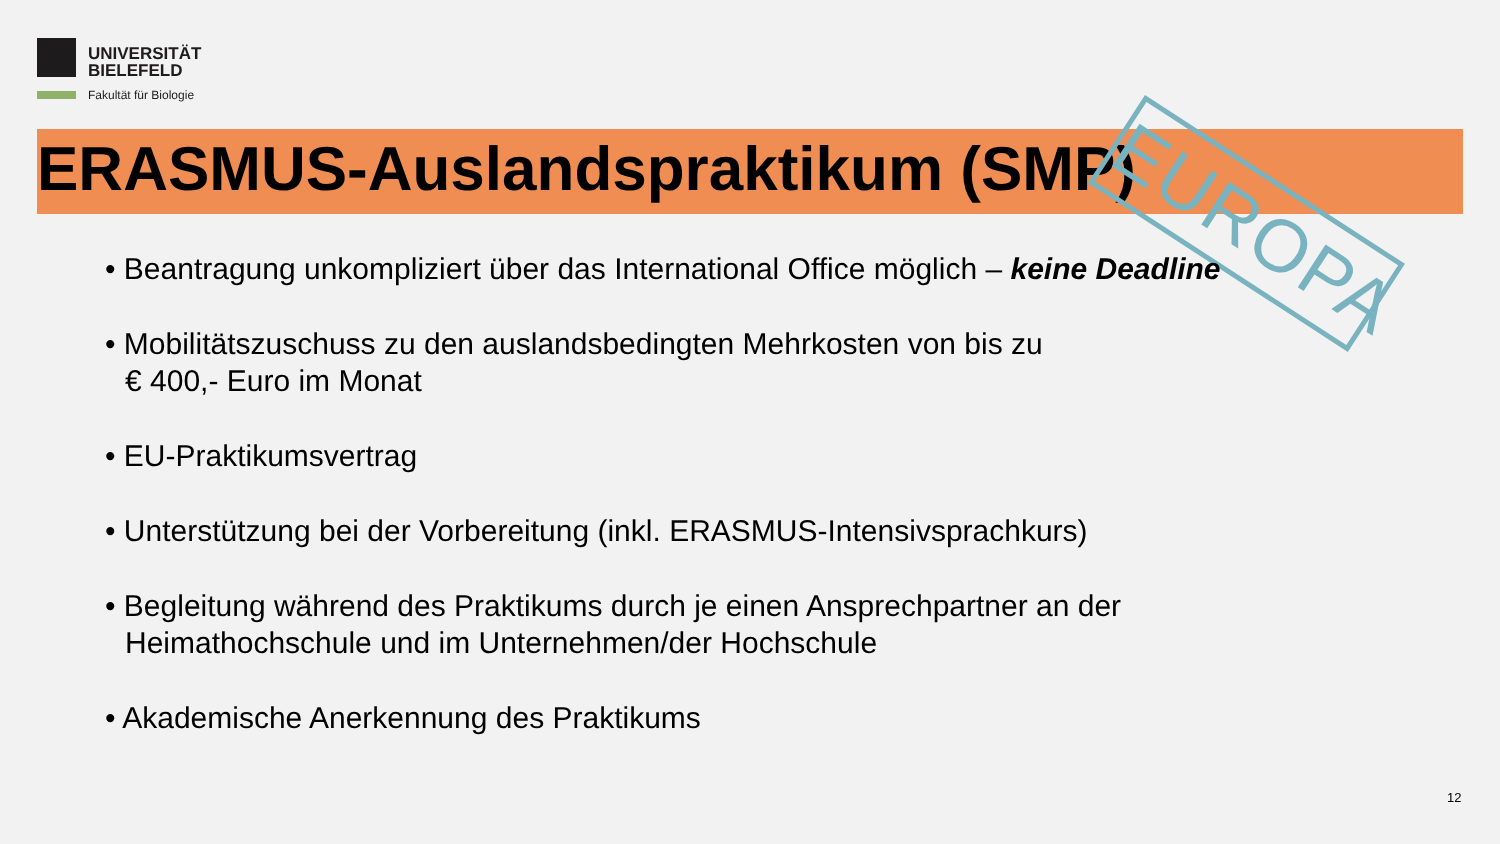UNIVERSITÄT
BIELEFELD
Fakultät für Biologie
ERASMUS-Auslandspraktikum (SMP) EUROPA
• Beantragung unkompliziert über das International Office möglich – keine Deadline
• Mobilitätszuschuss zu den auslandsbedingten Mehrkosten von bis zu
€ 400,- Euro im Monat
• EU-Praktikumsvertrag
• Unterstützung bei der Vorbereitung (inkl. ERASMUS-Intensivsprachkurs)
• Begleitung während des Praktikums durch je einen Ansprechpartner an der
Heimathochschule und im Unternehmen/der Hochschule
• Akademische Anerkennung des Praktikums
12